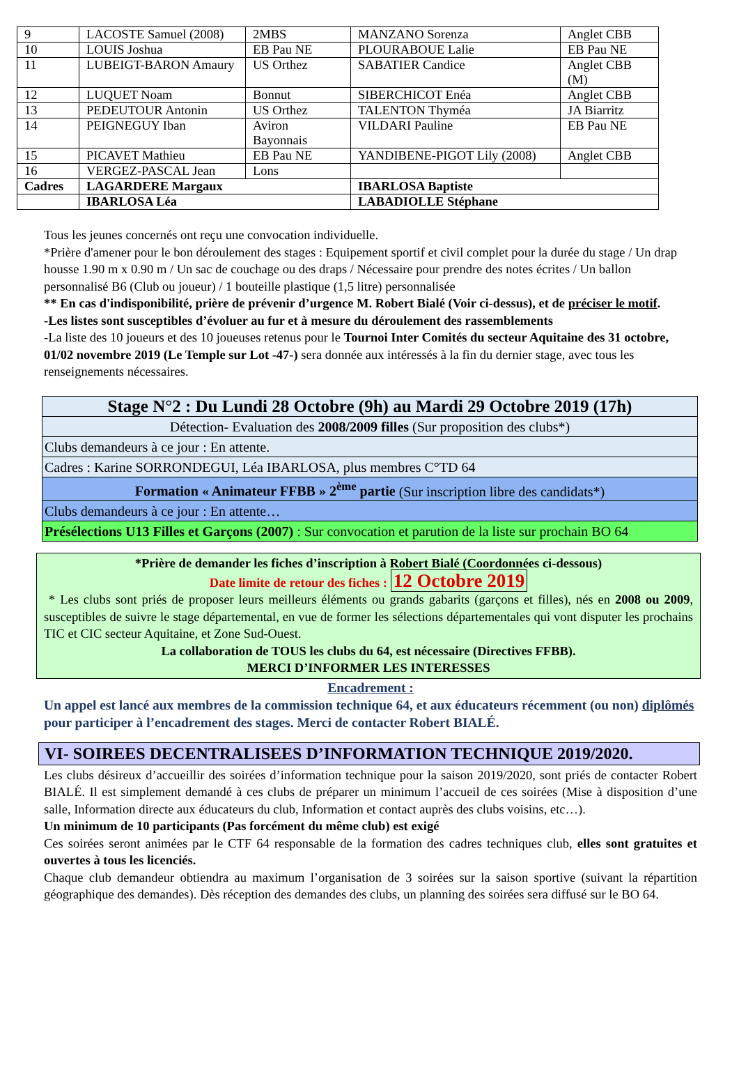| 9 | LACOSTE Samuel (2008) | 2MBS | MANZANO Sorenza | Anglet CBB |
| 10 | LOUIS Joshua | EB Pau NE | PLOURABOUE Lalie | EB Pau NE |
| 11 | LUBEIGT-BARON Amaury | US Orthez | SABATIER Candice | Anglet CBB (M) |
| 12 | LUQUET Noam | Bonnut | SIBERCHICOT Enéa | Anglet CBB |
| 13 | PEDEUTOUR Antonin | US Orthez | TALENTON Thyméa | JA Biarritz |
| 14 | PEIGNEGUY Iban | Aviron Bayonnais | VILDARI Pauline | EB Pau NE |
| 15 | PICAVET Mathieu | EB Pau NE | YANDIBENE-PIGOT Lily (2008) | Anglet CBB |
| 16 | VERGEZ-PASCAL Jean | Lons | | |
| Cadres | LAGARDERE Margaux | | IBARLOSA Baptiste | |
| | IBARLOSA Léa | | LABADIOLLE Stéphane | |
Tous les jeunes concernés ont reçu une convocation individuelle.
*Prière d'amener pour le bon déroulement des stages : Equipement sportif et civil complet pour la durée du stage / Un drap housse 1.90 m x 0.90 m / Un sac de couchage ou des draps / Nécessaire pour prendre des notes écrites / Un ballon personnalisé B6 (Club ou joueur) / 1 bouteille plastique (1,5 litre) personnalisée
** En cas d'indisponibilité, prière de prévenir d’urgence M. Robert Bialé (Voir ci-dessus), et de préciser le motif.
-Les listes sont susceptibles d’évoluer au fur et à mesure du déroulement des rassemblements
-La liste des 10 joueurs et des 10 joueuses retenus pour le Tournoi Inter Comités du secteur Aquitaine des 31 octobre, 01/02 novembre 2019 (Le Temple sur Lot -47-) sera donnée aux intéressés à la fin du dernier stage, avec tous les renseignements nécessaires.
| Stage N°2 : Du Lundi 28 Octobre (9h) au Mardi 29 Octobre 2019 (17h) |
| Détection- Evaluation des 2008/2009 filles (Sur proposition des clubs*) |
| Clubs demandeurs à ce jour : En attente. |
| Cadres : Karine SORRONDEGUI, Léa IBARLOSA, plus membres C°TD 64 |
| Formation « Animateur FFBB » 2<sup>ème</sup> partie (Sur inscription libre des candidats*) |
| Clubs demandeurs à ce jour : En attente… |
| Présélections U13 Filles et Garçons (2007) : Sur convocation et parution de la liste sur prochain BO 64 |
*Prière de demander les fiches d’inscription à Robert Bialé (Coordonnées ci-dessous)
Date limite de retour des fiches : 12 Octobre 2019
* Les clubs sont priés de proposer leurs meilleurs éléments ou grands gabarits (garçons et filles), nés en 2008 ou 2009, susceptibles de suivre le stage départemental, en vue de former les sélections départementales qui vont disputer les prochains TIC et CIC secteur Aquitaine, et Zone Sud-Ouest.
La collaboration de TOUS les clubs du 64, est nécessaire (Directives FFBB).
MERCI D’INFORMER LES INTERESSES
Encadrement :
Un appel est lancé aux membres de la commission technique 64, et aux éducateurs récemment (ou non) diplômés pour participer à l’encadrement des stages. Merci de contacter Robert BIALÉ.
VI- SOIREES DECENTRALISEES D’INFORMATION TECHNIQUE 2019/2020.
Les clubs désireux d’accueillir des soirées d’information technique pour la saison 2019/2020, sont priés de contacter Robert BIALÉ. Il est simplement demandé à ces clubs de préparer un minimum l’accueil de ces soirées (Mise à disposition d’une salle, Information directe aux éducateurs du club, Information et contact auprès des clubs voisins, etc…).
Un minimum de 10 participants (Pas forcément du même club) est exigé
Ces soirées seront animées par le CTF 64 responsable de la formation des cadres techniques club, elles sont gratuites et ouvertes à tous les licenciés.
Chaque club demandeur obtiendra au maximum l’organisation de 3 soirées sur la saison sportive (suivant la répartition géographique des demandes). Dès réception des demandes des clubs, un planning des soirées sera diffusé sur le BO 64.